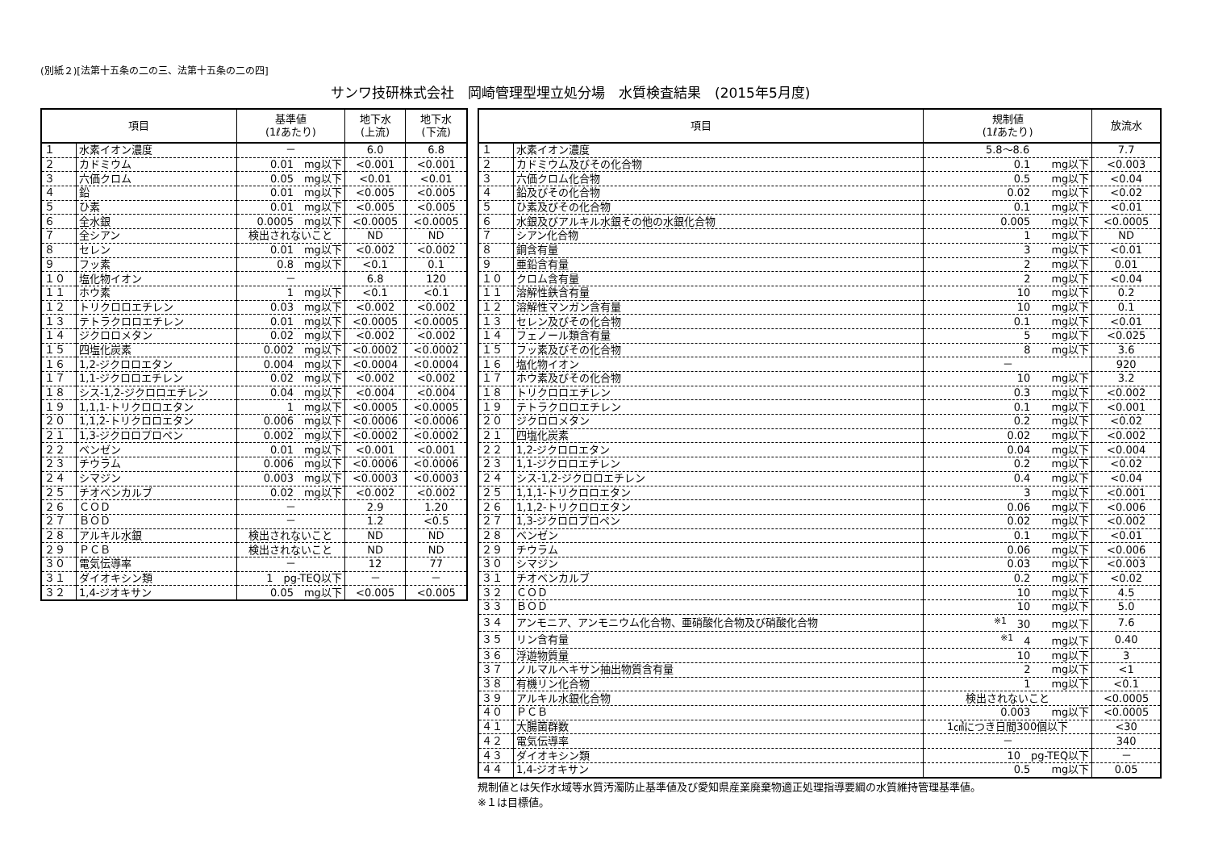(別紙２)[法第十五条の二の三、法第十五条の二の四]
サンワ技研株式会社　岡崎管理型埋立処分場　水質検査結果　(2015年5月度)
| 項目 | | 基準値 (1ℓあたり) | 地下水 (上流) | 地下水 (下流) |
| --- | --- | --- | --- | --- |
| １ | 水素イオン濃度 | － | 6.0 | 6.8 |
| ２ | カドミウム | 0.01 mg以下 | <0.001 | <0.001 |
| ３ | 六価クロム | 0.05 mg以下 | <0.01 | <0.01 |
| ４ | 鉛 | 0.01 mg以下 | <0.005 | <0.005 |
| ５ | ひ素 | 0.01 mg以下 | <0.005 | <0.005 |
| ６ | 全水銀 | 0.0005 mg以下 | <0.0005 | <0.0005 |
| ７ | 全シアン | 検出されないこと | ND | ND |
| ８ | セレン | 0.01 mg以下 | <0.002 | <0.002 |
| ９ | フッ素 | 0.8 mg以下 | <0.1 | 0.1 |
| １０ | 塩化物イオン | － | 6.8 | 120 |
| １１ | ホウ素 | 1 mg以下 | <0.1 | <0.1 |
| １２ | トリクロロエチレン | 0.03 mg以下 | <0.002 | <0.002 |
| １３ | テトラクロロエチレン | 0.01 mg以下 | <0.0005 | <0.0005 |
| １４ | ジクロロメタン | 0.02 mg以下 | <0.002 | <0.002 |
| １５ | 四塩化炭素 | 0.002 mg以下 | <0.0002 | <0.0002 |
| １６ | 1,2-ジクロロエタン | 0.004 mg以下 | <0.0004 | <0.0004 |
| １７ | 1,1-ジクロロエチレン | 0.02 mg以下 | <0.002 | <0.002 |
| １８ | シス-1,2-ジクロロエチレン | 0.04 mg以下 | <0.004 | <0.004 |
| １９ | 1,1,1-トリクロロエタン | 1 mg以下 | <0.0005 | <0.0005 |
| ２０ | 1,1,2-トリクロロエタン | 0.006 mg以下 | <0.0006 | <0.0006 |
| ２１ | 1,3-ジクロロプロペン | 0.002 mg以下 | <0.0002 | <0.0002 |
| ２２ | ベンゼン | 0.01 mg以下 | <0.001 | <0.001 |
| ２３ | チウラム | 0.006 mg以下 | <0.0006 | <0.0006 |
| ２４ | シマジン | 0.003 mg以下 | <0.0003 | <0.0003 |
| ２５ | チオベンカルブ | 0.02 mg以下 | <0.002 | <0.002 |
| ２６ | ＣＯＤ | － | 2.9 | 1.20 |
| ２７ | ＢＯＤ | － | 1.2 | <0.5 |
| ２８ | アルキル水銀 | 検出されないこと | ND | ND |
| ２９ | ＰＣＢ | 検出されないこと | ND | ND |
| ３０ | 電気伝導率 | － | 12 | 77 |
| ３１ | ダイオキシン類 | 1 pg-TEQ以下 | － | － |
| ３２ | 1,4-ジオキサン | 0.05 mg以下 | <0.005 | <0.005 |
| 項目 | | 規制値 (1ℓあたり) | 放流水 |
| --- | --- | --- | --- |
| １ | 水素イオン濃度 | 5.8～8.6 | 7.7 |
| ２ | カドミウム及びその化合物 | 0.1 mg以下 | <0.003 |
| ３ | 六価クロム化合物 | 0.5 mg以下 | <0.04 |
| ４ | 鉛及びその化合物 | 0.02 mg以下 | <0.02 |
| ５ | ひ素及びその化合物 | 0.1 mg以下 | <0.01 |
| ６ | 水銀及びアルキル水銀その他の水銀化合物 | 0.005 mg以下 | <0.0005 |
| ７ | シアン化合物 | 1 mg以下 | ND |
| ８ | 銅含有量 | 3 mg以下 | <0.01 |
| ９ | 亜鉛含有量 | 2 mg以下 | 0.01 |
| １０ | クロム含有量 | 2 mg以下 | <0.04 |
| １１ | 溶解性鉄含有量 | 10 mg以下 | 0.2 |
| １２ | 溶解性マンガン含有量 | 10 mg以下 | 0.1 |
| １３ | セレン及びその化合物 | 0.1 mg以下 | <0.01 |
| １４ | フェノール類含有量 | 5 mg以下 | <0.025 |
| １５ | フッ素及びその化合物 | 8 mg以下 | 3.6 |
| １６ | 塩化物イオン | － | 920 |
| １７ | ホウ素及びその化合物 | 10 mg以下 | 3.2 |
| １８ | トリクロロエチレン | 0.3 mg以下 | <0.002 |
| １９ | テトラクロロエチレン | 0.1 mg以下 | <0.001 |
| ２０ | ジクロロメタン | 0.2 mg以下 | <0.02 |
| ２１ | 四塩化炭素 | 0.02 mg以下 | <0.002 |
| ２２ | 1,2-ジクロロエタン | 0.04 mg以下 | <0.004 |
| ２３ | 1,1-ジクロロエチレン | 0.2 mg以下 | <0.02 |
| ２４ | シス-1,2-ジクロロエチレン | 0.4 mg以下 | <0.04 |
| ２５ | 1,1,1-トリクロロエタン | 3 mg以下 | <0.001 |
| ２６ | 1,1,2-トリクロロエタン | 0.06 mg以下 | <0.006 |
| ２７ | 1,3-ジクロロプロペン | 0.02 mg以下 | <0.002 |
| ２８ | ベンゼン | 0.1 mg以下 | <0.01 |
| ２９ | チウラム | 0.06 mg以下 | <0.006 |
| ３０ | シマジン | 0.03 mg以下 | <0.003 |
| ３１ | チオベンカルブ | 0.2 mg以下 | <0.02 |
| ３２ | ＣＯＤ | 10 mg以下 | 4.5 |
| ３３ | ＢＯＤ | 10 mg以下 | 5.0 |
| ３４ | アンモニア、アンモニウム化合物、亜硝酸化合物及び硝酸化合物 | <sup>※1</sup> 30 mg以下 | 7.6 |
| ３５ | リン含有量 | <sup>※1</sup> 4 mg以下 | 0.40 |
| ３６ | 浮遊物質量 | 10 mg以下 | 3 |
| ３７ | ノルマルヘキサン抽出物質含有量 | 2 mg以下 | <1 |
| ３８ | 有機リン化合物 | 1 mg以下 | <0.1 |
| ３９ | アルキル水銀化合物 | 検出されないこと | <0.0005 |
| ４０ | ＰＣＢ | 0.003 mg以下 | <0.0005 |
| ４１ | 大腸菌群数 | 1㎤につき日間300個以下 | <30 |
| ４２ | 電気伝導率 | － | 340 |
| ４３ | ダイオキシン類 | 10 pg-TEQ以下 | － |
| ４４ | 1,4-ジオキサン | 0.5 mg以下 | 0.05 |
規制値とは矢作水域等水質汚濁防止基準値及び愛知県産業廃棄物適正処理指導要綱の水質維持管理基準値。
※１は目標値。